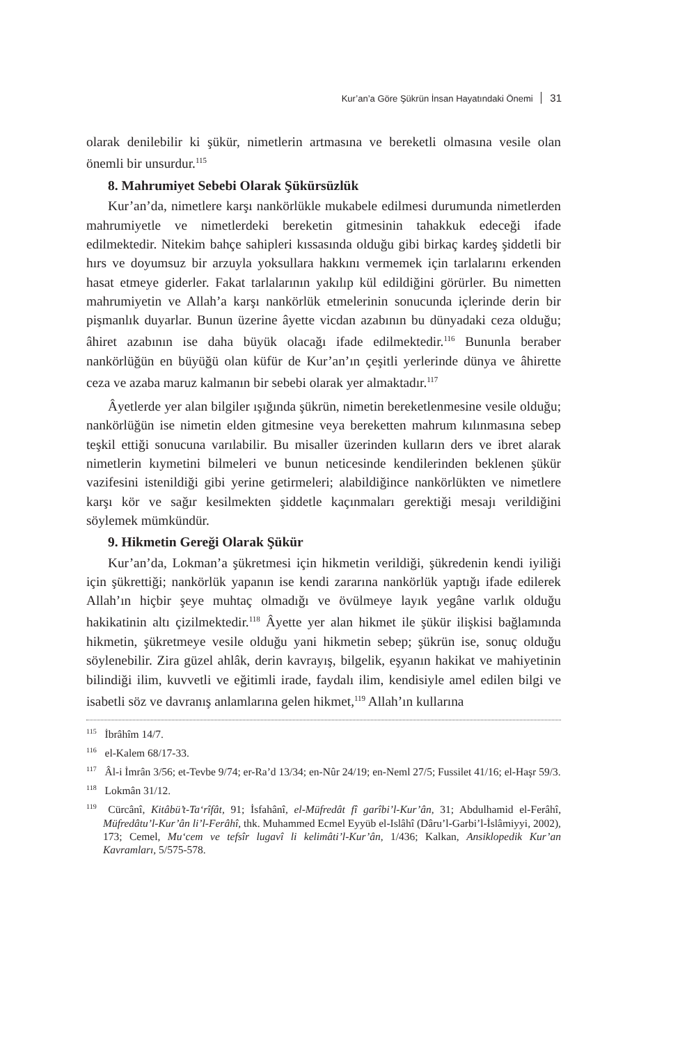Kur’an’a Göre Şükrün İnsan Hayatındaki Önemi 31
olarak denilebilir ki şükür, nimetlerin artmasına ve bereketli olmasına vesile olan önemli bir unsurdur.<sup>115</sup>
8. Mahrumiyet Sebebi Olarak Şükürsüzlük
Kur’an’da, nimetlere karşı nankörlükle mukabele edilmesi durumunda nimetlerden mahrumiyetle ve nimetlerdeki bereketin gitmesinin tahakkuk edeceği ifade edilmektedir. Nitekim bahçe sahipleri kıssasında olduğu gibi birkaç kardeş şiddetli bir hırs ve doyumsuz bir arzuyla yoksullara hakkını vermemek için tarlalarını erkenden hasat etmeye giderler. Fakat tarlalarının yakılıp kül edildiğini görürler. Bu nimetten mahrumiyetin ve Allah’a karşı nankörlük etmelerinin sonucunda içlerinde derin bir pişmanlık duyarlar. Bunun üzerine âyette vicdan azabının bu dünyadaki ceza olduğu; âhiret azabının ise daha büyük olacağı ifade edilmektedir.<sup>116</sup> Bununla beraber nankörlüğün en büyüğü olan küfür de Kur’an’ın çeşitli yerlerinde dünya ve âhirette ceza ve azaba maruz kalmanın bir sebebi olarak yer almaktadır.<sup>117</sup>
Âyetlerde yer alan bilgiler ışığında şükrün, nimetin bereketlenmesine vesile olduğu; nankörlüğün ise nimetin elden gitmesine veya bereketten mahrum kılınmasına sebep teşkil ettiği sonucuna varılabilir. Bu misaller üzerinden kulların ders ve ibret alarak nimetlerin kıymetini bilmeleri ve bunun neticesinde kendilerinden beklenen şükür vazifesini istenildiği gibi yerine getirmeleri; alabildiğince nankörlükten ve nimetlere karşı kör ve sağır kesilmekten şiddetle kaçınmaları gerektiği mesajı verildiğini söylemek mümkündür.
9. Hikmetin Gereği Olarak Şükür
Kur’an’da, Lokman’a şükretmesi için hikmetin verildiği, şükredenin kendi iyiliği için şükrettiği; nankörlük yapanın ise kendi zararına nankörlük yaptığı ifade edilerek Allah’ın hiçbir şeye muhtaç olmadığı ve övülmeye layık yegâne varlık olduğu hakikatinin altı çizilmektedir.<sup>118</sup> Âyette yer alan hikmet ile şükür ilişkisi bağlamında hikmetin, şükretmeye vesile olduğu yani hikmetin sebep; şükrün ise, sonuç olduğu söylenebilir. Zira güzel ahlâk, derin kavrayış, bilgelik, eşyanın hakikat ve mahiyetinin bilindiği ilim, kuvvetli ve eğitimli irade, faydalı ilim, kendisiyle amel edilen bilgi ve isabetli söz ve davranış anlamlarına gelen hikmet,<sup>119</sup> Allah’ın kullarına
<sup>115</sup> İbrâhîm 14/7.
<sup>116</sup> el-Kalem 68/17-33.
<sup>117</sup> Âl-i İmrân 3/56; et-Tevbe 9/74; er-Ra’d 13/34; en-Nûr 24/19; en-Neml 27/5; Fussilet 41/16; el-Haşr 59/3.
<sup>118</sup> Lokmân 31/12.
<sup>119</sup> Cürcânî, Kitâbü’t-Ta‘rîfât, 91; İsfahânî, el-Müfredât fî garîbi’l-Kur’ân, 31; Abdulhamid el-Ferâhî, Müfredâtu’l-Kur’ân li’l-Ferâhî, thk. Muhammed Ecmel Eyyüb el-Islâhî (Dâru’l-Garbi’l-İslâmiyyi, 2002), 173; Cemel, Mu‘cem ve tefsîr lugavî li kelimâti’l-Kur’ân, 1/436; Kalkan, Ansiklopedik Kur’an Kavramları, 5/575-578.